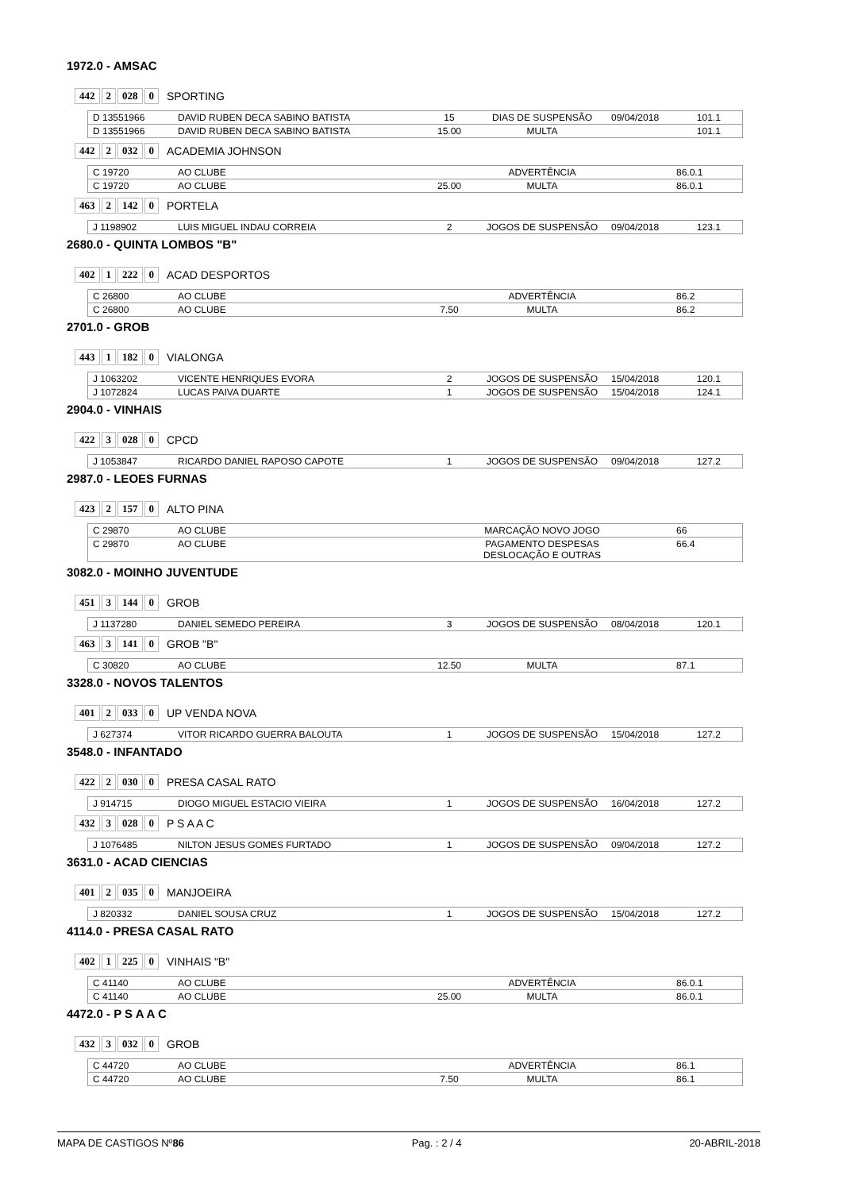1972.0 - AMSAC
| 442 | 2 | 028 | 0 |
SPORTING
| D 13551966 | DAVID RUBEN DECA SABINO BATISTA | 15 | DIAS DE SUSPENSÃO | 09/04/2018 | 101.1 |
| D 13551966 | DAVID RUBEN DECA SABINO BATISTA | 15.00 | MULTA | | 101.1 |
| 442 | 2 | 032 | 0 |
ACADEMIA JOHNSON
| C 19720 | AO CLUBE | | ADVERTÊNCIA | | 86.0.1 |
| C 19720 | AO CLUBE | 25.00 | MULTA | | 86.0.1 |
| 463 | 2 | 142 | 0 |
PORTELA
| J 1198902 | LUIS MIGUEL INDAU CORREIA | 2 | JOGOS DE SUSPENSÃO | 09/04/2018 | 123.1 |
2680.0 - QUINTA LOMBOS "B"
| 402 | 1 | 222 | 0 |
ACAD DESPORTOS
| C 26800 | AO CLUBE | | ADVERTÊNCIA | | 86.2 |
| C 26800 | AO CLUBE | 7.50 | MULTA | | 86.2 |
2701.0 - GROB
| 443 | 1 | 182 | 0 |
VIALONGA
| J 1063202 | VICENTE HENRIQUES EVORA | 2 | JOGOS DE SUSPENSÃO | 15/04/2018 | 120.1 |
| J 1072824 | LUCAS PAIVA DUARTE | 1 | JOGOS DE SUSPENSÃO | 15/04/2018 | 124.1 |
2904.0 - VINHAIS
| 422 | 3 | 028 | 0 |
CPCD
| J 1053847 | RICARDO DANIEL RAPOSO CAPOTE | 1 | JOGOS DE SUSPENSÃO | 09/04/2018 | 127.2 |
2987.0 - LEOES FURNAS
| 423 | 2 | 157 | 0 |
ALTO PINA
| C 29870 | AO CLUBE | | MARCAÇÃO NOVO JOGO | | 66 |
| C 29870 | AO CLUBE | | PAGAMENTO DESPESAS DESLOCAÇÃO E OUTRAS | | 66.4 |
3082.0 - MOINHO JUVENTUDE
| 451 | 3 | 144 | 0 |
GROB
| J 1137280 | DANIEL SEMEDO PEREIRA | 3 | JOGOS DE SUSPENSÃO | 08/04/2018 | 120.1 |
| 463 | 3 | 141 | 0 |
GROB "B"
| C 30820 | AO CLUBE | 12.50 | MULTA | | 87.1 |
3328.0 - NOVOS TALENTOS
| 401 | 2 | 033 | 0 |
UP VENDA NOVA
| J 627374 | VITOR RICARDO GUERRA BALOUTA | 1 | JOGOS DE SUSPENSÃO | 15/04/2018 | 127.2 |
3548.0 - INFANTADO
| 422 | 2 | 030 | 0 |
PRESA CASAL RATO
| J 914715 | DIOGO MIGUEL ESTACIO VIEIRA | 1 | JOGOS DE SUSPENSÃO | 16/04/2018 | 127.2 |
| 432 | 3 | 028 | 0 |
P S A A C
| J 1076485 | NILTON JESUS GOMES FURTADO | 1 | JOGOS DE SUSPENSÃO | 09/04/2018 | 127.2 |
3631.0 - ACAD CIENCIAS
| 401 | 2 | 035 | 0 |
MANJOEIRA
| J 820332 | DANIEL SOUSA CRUZ | 1 | JOGOS DE SUSPENSÃO | 15/04/2018 | 127.2 |
4114.0 - PRESA CASAL RATO
| 402 | 1 | 225 | 0 |
VINHAIS "B"
| C 41140 | AO CLUBE | | ADVERTÊNCIA | | 86.0.1 |
| C 41140 | AO CLUBE | 25.00 | MULTA | | 86.0.1 |
4472.0 - P S A A C
| 432 | 3 | 032 | 0 |
GROB
| C 44720 | AO CLUBE | | ADVERTÊNCIA | | 86.1 |
| C 44720 | AO CLUBE | 7.50 | MULTA | | 86.1 |
MAPA DE CASTIGOS Nº86 Pag. : 2 / 4 20-ABRIL-2018